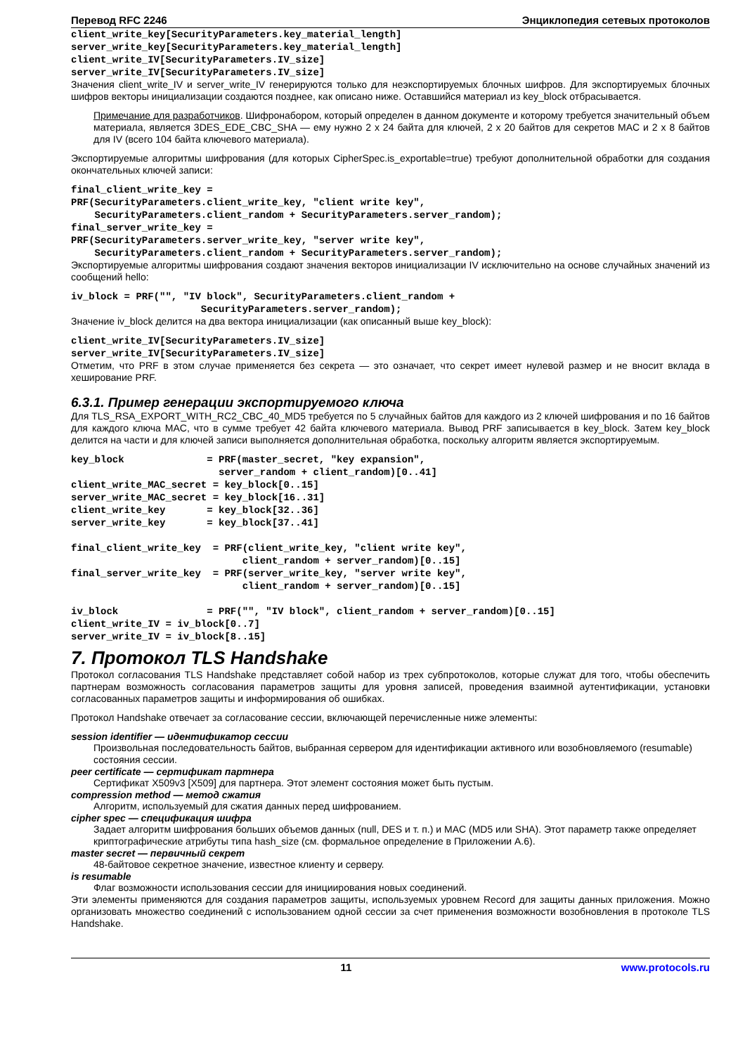Перевод RFC 2246 Энциклопедия сетевых протоколов
client_write_key[SecurityParameters.key_material_length]
server_write_key[SecurityParameters.key_material_length]
client_write_IV[SecurityParameters.IV_size]
server_write_IV[SecurityParameters.IV_size]
Значения client_write_IV и server_write_IV генерируются только для неэкспортируемых блочных шифров. Для экспортируемых блочных шифров векторы инициализации создаются позднее, как описано ниже. Оставшийся материал из key_block отбрасывается.
Примечание для разработчиков. Шифронабором, который определен в данном документе и которому требуется значительный объем материала, является 3DES_EDE_CBC_SHA — ему нужно 2 x 24 байта для ключей, 2 x 20 байтов для секретов MAC и 2 x 8 байтов для IV (всего 104 байта ключевого материала).
Экспортируемые алгоритмы шифрования (для которых CipherSpec.is_exportable=true) требуют дополнительной обработки для создания окончательных ключей записи:
final_client_write_key =
PRF(SecurityParameters.client_write_key, "client write key",
    SecurityParameters.client_random + SecurityParameters.server_random);
final_server_write_key =
PRF(SecurityParameters.server_write_key, "server write key",
    SecurityParameters.client_random + SecurityParameters.server_random);
Экспортируемые алгоритмы шифрования создают значения векторов инициализации IV исключительно на основе случайных значений из сообщений hello:
iv_block = PRF("", "IV block", SecurityParameters.client_random +
                      SecurityParameters.server_random);
Значение iv_block делится на два вектора инициализации (как описанный выше key_block):
client_write_IV[SecurityParameters.IV_size]
server_write_IV[SecurityParameters.IV_size]
Отметим, что PRF в этом случае применяется без секрета — это означает, что секрет имеет нулевой размер и не вносит вклада в хеширование PRF.
6.3.1. Пример генерации экспортируемого ключа
Для TLS_RSA_EXPORT_WITH_RC2_CBC_40_MD5 требуется по 5 случайных байтов для каждого из 2 ключей шифрования и по 16 байтов для каждого ключа MAC, что в сумме требует 42 байта ключевого материала. Вывод PRF записывается в key_block. Затем key_block делится на части и для ключей записи выполняется дополнительная обработка, поскольку алгоритм является экспортируемым.
key_block              = PRF(master_secret, "key expansion",
                         server_random + client_random)[0..41]
client_write_MAC_secret = key_block[0..15]
server_write_MAC_secret = key_block[16..31]
client_write_key       = key_block[32..36]
server_write_key       = key_block[37..41]

final_client_write_key  = PRF(client_write_key, "client write key",
                             client_random + server_random)[0..15]
final_server_write_key  = PRF(server_write_key, "server write key",
                             client_random + server_random)[0..15]

iv_block               = PRF("", "IV block", client_random + server_random)[0..15]
client_write_IV = iv_block[0..7]
server_write_IV = iv_block[8..15]
7. Протокол TLS Handshake
Протокол согласования TLS Handshake представляет собой набор из трех субпротоколов, которые служат для того, чтобы обеспечить партнерам возможность согласования параметров защиты для уровня записей, проведения взаимной аутентификации, установки согласованных параметров защиты и информирования об ошибках.
Протокол Handshake отвечает за согласование сессии, включающей перечисленные ниже элементы:
session identifier — идентификатор сессии
Произвольная последовательность байтов, выбранная сервером для идентификации активного или возобновляемого (resumable) состояния сессии.
peer certificate — сертификат партнера
Сертификат X509v3 [X509] для партнера. Этот элемент состояния может быть пустым.
compression method — метод сжатия
Алгоритм, используемый для сжатия данных перед шифрованием.
cipher spec — спецификация шифра
Задает алгоритм шифрования больших объемов данных (null, DES и т. п.) и MAC (MD5 или SHA). Этот параметр также определяет криптографические атрибуты типа hash_size (см. формальное определение в Приложении A.6).
master secret — первичный секрет
48-байтовое секретное значение, известное клиенту и серверу.
is resumable
Флаг возможности использования сессии для инициирования новых соединений.
Эти элементы применяются для создания параметров защиты, используемых уровнем Record для защиты данных приложения. Можно организовать множество соединений с использованием одной сессии за счет применения возможности возобновления в протоколе TLS Handshake.
11 www.protocols.ru